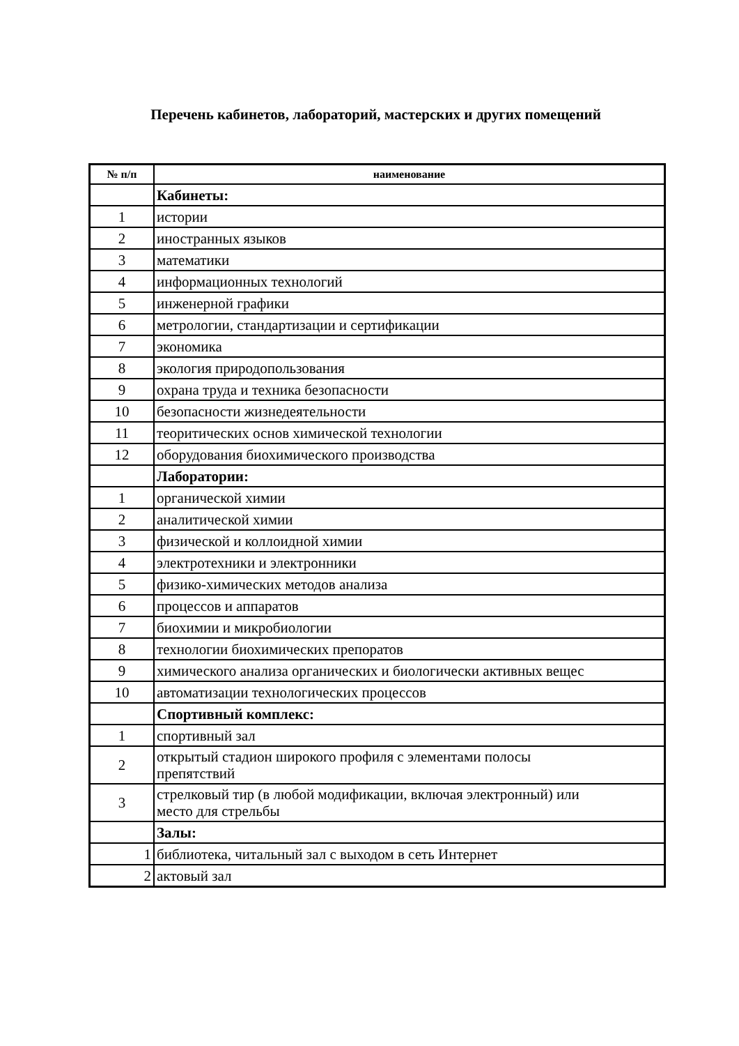Перечень кабинетов, лабораторий, мастерских и других помещений
| № п/п | наименование |
| --- | --- |
| | Кабинеты: |
| 1 | истории |
| 2 | иностранных языков |
| 3 | математики |
| 4 | информационных технологий |
| 5 | инженерной графики |
| 6 | метрологии, стандартизации и сертификации |
| 7 | экономика |
| 8 | экология природопользования |
| 9 | охрана труда и техника безопасности |
| 10 | безопасности жизнедеятельности |
| 11 | теоритических основ химической технологии |
| 12 | оборудования биохимического производства |
| | Лаборатории: |
| 1 | органической химии |
| 2 | аналитической химии |
| 3 | физической и коллоидной химии |
| 4 | электротехники и электронники |
| 5 | физико-химических методов анализа |
| 6 | процессов и аппаратов |
| 7 | биохимии и микробиологии |
| 8 | технологии биохимических препоратов |
| 9 | химического анализа органических и биологически активных вещес |
| 10 | автоматизации технологических процессов |
| | Спортивный комплекс: |
| 1 | спортивный зал |
| 2 | открытый стадион широкого профиля с элементами полосы препятствий |
| 3 | стрелковый тир (в любой модификации, включая электронный) или место для стрельбы |
| | Залы: |
| 1 | библиотека, читальный зал с выходом в сеть Интернет |
| 2 | актовый зал |